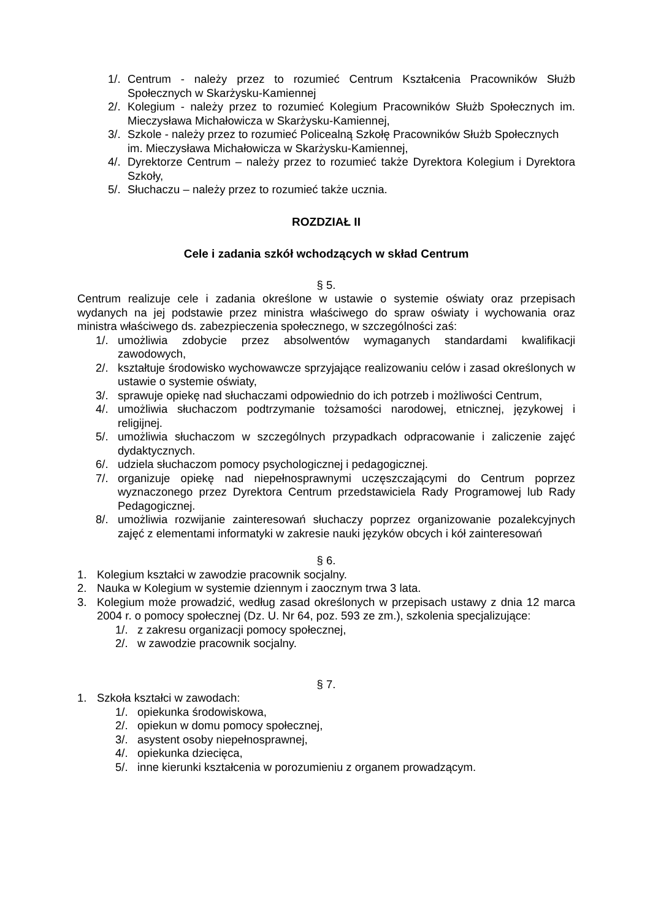1/. Centrum - należy przez to rozumieć Centrum Kształcenia Pracowników Służb Społecznych w Skarżysku-Kamiennej
2/. Kolegium - należy przez to rozumieć Kolegium Pracowników Służb Społecznych im. Mieczysława Michałowicza w Skarżysku-Kamiennej,
3/. Szkole - należy przez to rozumieć Policealną Szkołę Pracowników Służb Społecznych
im. Mieczysława Michałowicza w Skarżysku-Kamiennej,
4/. Dyrektorze Centrum – należy przez to rozumieć także Dyrektora Kolegium i Dyrektora Szkoły,
5/. Słuchaczu – należy przez to rozumieć także ucznia.
ROZDZIAŁ II
Cele i zadania szkół wchodzących w skład Centrum
§ 5.
Centrum realizuje cele i zadania określone w ustawie o systemie oświaty oraz przepisach wydanych na jej podstawie przez ministra właściwego do spraw oświaty i wychowania oraz ministra właściwego ds. zabezpieczenia społecznego, w szczególności zaś:
1/. umożliwia zdobycie przez absolwentów wymaganych standardami kwalifikacji zawodowych,
2/. kształtuje środowisko wychowawcze sprzyjające realizowaniu celów i zasad określonych w ustawie o systemie oświaty,
3/. sprawuje opiekę nad słuchaczami odpowiednio do ich potrzeb i możliwości Centrum,
4/. umożliwia słuchaczom podtrzymanie tożsamości narodowej, etnicznej, językowej i religijnej.
5/. umożliwia słuchaczom w szczególnych przypadkach odpracowanie i zaliczenie zajęć dydaktycznych.
6/. udziela słuchaczom pomocy psychologicznej i pedagogicznej.
7/. organizuje opiekę nad niepełnosprawnymi uczęszczającymi do Centrum poprzez wyznaczonego przez Dyrektora Centrum przedstawiciela Rady Programowej lub Rady Pedagogicznej.
8/. umożliwia rozwijanie zainteresowań słuchaczy poprzez organizowanie pozalekcyjnych zajęć z elementami informatyki w zakresie nauki języków obcych i kół zainteresowań
§ 6.
1. Kolegium kształci w zawodzie pracownik socjalny.
2. Nauka w Kolegium w systemie dziennym i zaocznym trwa 3 lata.
3. Kolegium może prowadzić, według zasad określonych w przepisach ustawy z dnia 12 marca 2004 r. o pomocy społecznej (Dz. U. Nr 64, poz. 593 ze zm.), szkolenia specjalizujące:
1/. z zakresu organizacji pomocy społecznej,
2/. w zawodzie pracownik socjalny.
§ 7.
1. Szkoła kształci w zawodach:
1/. opiekunka środowiskowa,
2/. opiekun w domu pomocy społecznej,
3/. asystent osoby niepełnosprawnej,
4/. opiekunka dziecięca,
5/. inne kierunki kształcenia w porozumieniu z organem prowadzącym.